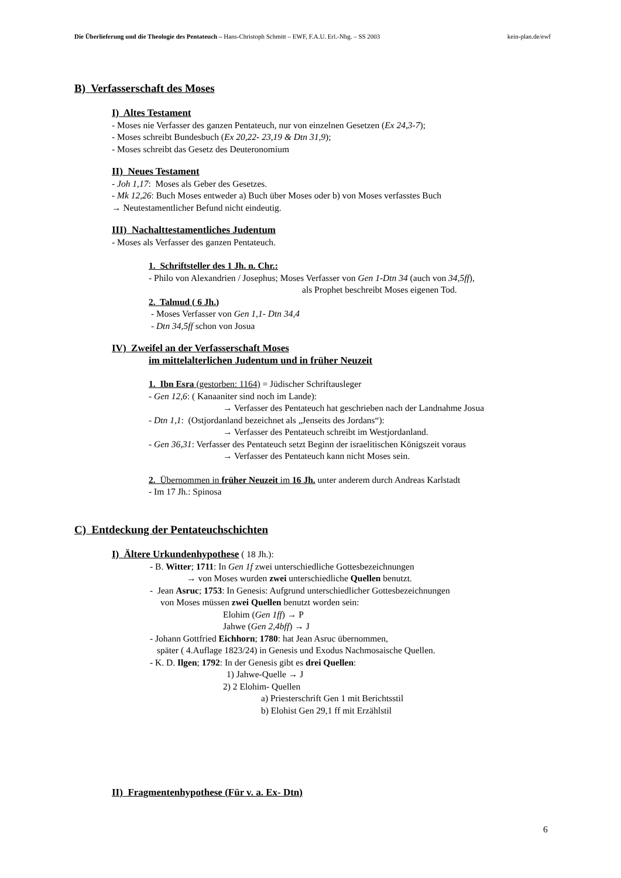Die Überlieferung und die Theologie des Pentateuch – Hans-Christoph Schmitt – EWF, F.A.U. Erl.-Nbg. – SS 2003 kein-plan.de/ewf
B) Verfasserschaft des Moses
I) Altes Testament
- Moses nie Verfasser des ganzen Pentateuch, nur von einzelnen Gesetzen (Ex 24,3-7);
- Moses schreibt Bundesbuch (Ex 20,22- 23,19 & Dtn 31,9);
- Moses schreibt das Gesetz des Deuteronomium
II) Neues Testament
- Joh 1,17: Moses als Geber des Gesetzes.
- Mk 12,26: Buch Moses entweder a) Buch über Moses oder b) von Moses verfasstes Buch
→ Neutestamentlicher Befund nicht eindeutig.
III) Nachalttestamentliches Judentum
- Moses als Verfasser des ganzen Pentateuch.
1. Schriftsteller des 1 Jh. n. Chr.:
- Philo von Alexandrien / Josephus; Moses Verfasser von Gen 1-Dtn 34 (auch von 34,5ff),
als Prophet beschreibt Moses eigenen Tod.
2. Talmud ( 6 Jh.)
- Moses Verfasser von Gen 1,1- Dtn 34,4
- Dtn 34,5ff schon von Josua
IV) Zweifel an der Verfasserschaft Moses
im mittelalterlichen Judentum und in früher Neuzeit
1. Ibn Esra (gestorben: 1164) = Jüdischer Schriftausleger
- Gen 12,6: ( Kanaaniter sind noch im Lande):
→ Verfasser des Pentateuch hat geschrieben nach der Landnahme Josua
- Dtn 1,1: (Ostjordanland bezeichnet als „Jenseits des Jordans“):
→ Verfasser des Pentateuch schreibt im Westjordanland.
- Gen 36,31: Verfasser des Pentateuch setzt Beginn der israelitischen Königszeit voraus
→ Verfasser des Pentateuch kann nicht Moses sein.
2. Übernommen in früher Neuzeit im 16 Jh. unter anderem durch Andreas Karlstadt
- Im 17 Jh.: Spinosa
C) Entdeckung der Pentateuchschichten
I) Ältere Urkundenhypothese ( 18 Jh.):
- B. Witter; 1711: In Gen 1f zwei unterschiedliche Gottesbezeichnungen
→ von Moses wurden zwei unterschiedliche Quellen benutzt.
- Jean Asruc; 1753: In Genesis: Aufgrund unterschiedlicher Gottesbezeichnungen
von Moses müssen zwei Quellen benutzt worden sein:
Elohim (Gen 1ff) → P
Jahwe (Gen 2,4bff) → J
- Johann Gottfried Eichhorn; 1780: hat Jean Asruc übernommen,
später ( 4.Auflage 1823/24) in Genesis und Exodus Nachmosaische Quellen.
- K. D. Ilgen; 1792: In der Genesis gibt es drei Quellen:
1) Jahwe-Quelle → J
2) 2 Elohim- Quellen
a) Priesterschrift Gen 1 mit Berichtsstil
b) Elohist Gen 29,1 ff mit Erzählstil
II) Fragmentenhypothese (Für v. a. Ex- Dtn)
6